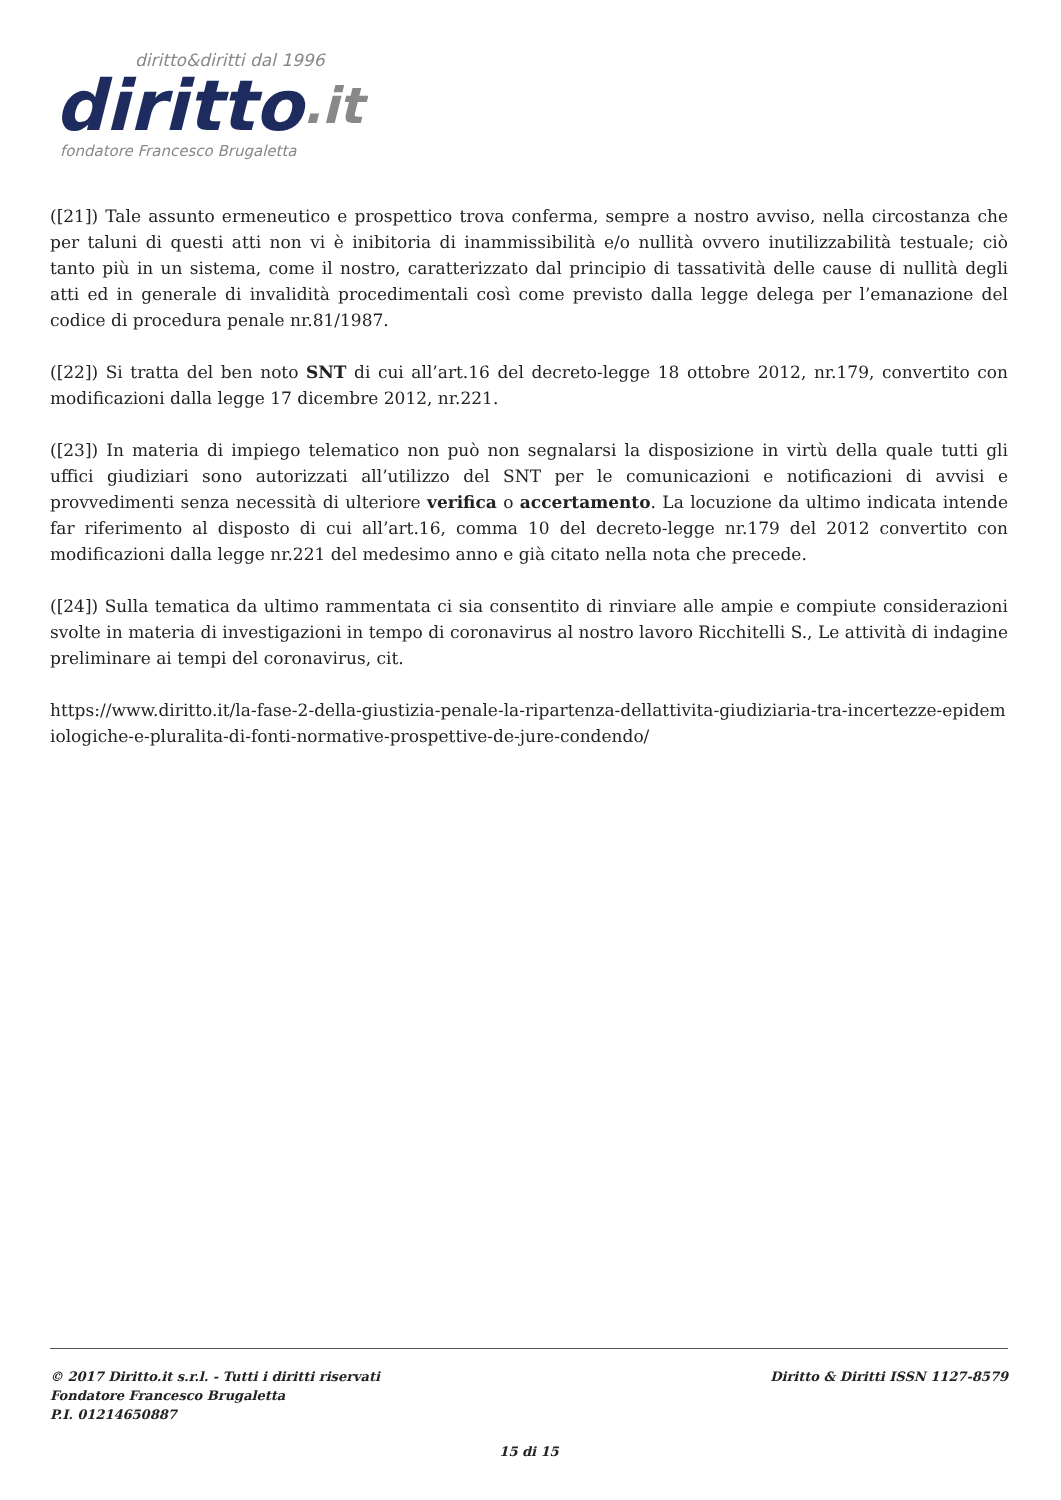diritto&diritti dal 1996
diritto.it
fondatore Francesco Brugaletta
([21]) Tale assunto ermeneutico e prospettico trova conferma, sempre a nostro avviso, nella circostanza che per taluni di questi atti non vi è inibitoria di inammissibilità e/o nullità ovvero inutilizzabilità testuale; ciò tanto più in un sistema, come il nostro, caratterizzato dal principio di tassatività delle cause di nullità degli atti ed in generale di invalidità procedimentali così come previsto dalla legge delega per l’emanazione del codice di procedura penale nr.81/1987.
([22]) Si tratta del ben noto SNT di cui all’art.16 del decreto-legge 18 ottobre 2012, nr.179, convertito con modificazioni dalla legge 17 dicembre 2012, nr.221.
([23]) In materia di impiego telematico non può non segnalarsi la disposizione in virtù della quale tutti gli uffici giudiziari sono autorizzati all’utilizzo del SNT per le comunicazioni e notificazioni di avvisi e provvedimenti senza necessità di ulteriore verifica o accertamento. La locuzione da ultimo indicata intende far riferimento al disposto di cui all’art.16, comma 10 del decreto-legge nr.179 del 2012 convertito con modificazioni dalla legge nr.221 del medesimo anno e già citato nella nota che precede.
([24]) Sulla tematica da ultimo rammentata ci sia consentito di rinviare alle ampie e compiute considerazioni svolte in materia di investigazioni in tempo di coronavirus al nostro lavoro Ricchitelli S., Le attività di indagine preliminare ai tempi del coronavirus, cit.
https://www.diritto.it/la-fase-2-della-giustizia-penale-la-ripartenza-dellattivita-giudiziaria-tra-incertezze-epidemiologiche-e-pluralita-di-fonti-normative-prospettive-de-jure-condendo/
© 2017 Diritto.it s.r.l. - Tutti i diritti riservati Diritto & Diritti ISSN 1127-8579
Fondatore Francesco Brugaletta
P.I. 01214650887
15 di 15